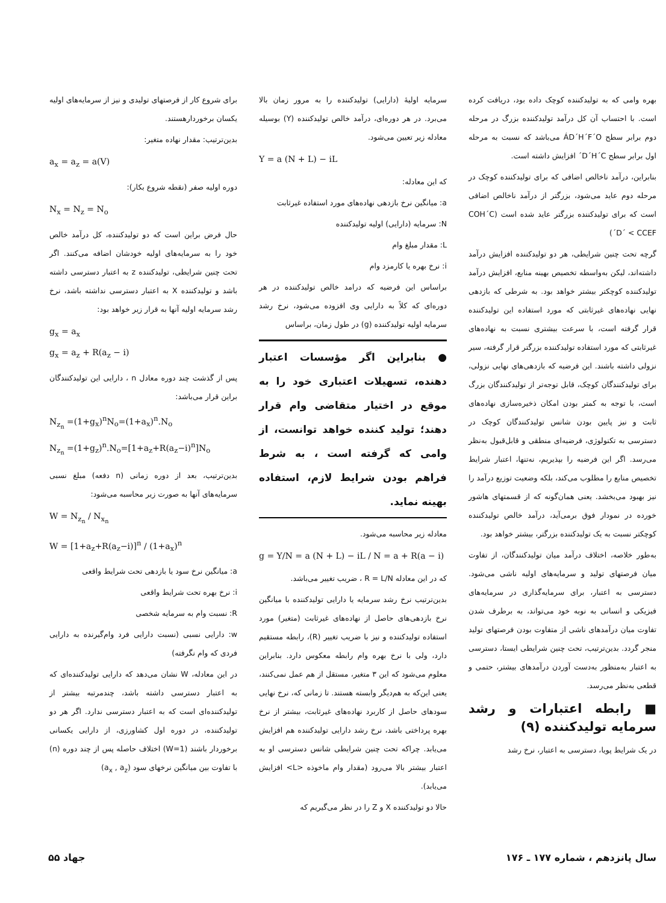بهره وامی که به تولیدکننده کوچک داده بود، دریافت کرده است. با احتساب آن کل درآمد تولیدکننده بزرگ در مرحله دوم برابر سطح ÁD´H´F´O می‌باشد که نسبت به مرحله اول برابر سطح D´H´C´ افزایش داشته است.
بنابراین، درآمد ناخالص اضافی که برای تولیدکننده کوچک در مرحله دوم عاید می‌شود، بزرگتر از درآمد ناخالص اضافی است که برای تولیدکننده بزرگتر عاید شده است (COH´C´D´ < CCEF)
گرچه تحت چنین شرایطی، هر دو تولیدکننده افزایش درآمد داشته‌اند، لیکن به‌واسطه تخصیص بهینه منابع، افزایش درآمد تولیدکننده کوچکتر بیشتر خواهد بود. به شرطی که بازدهی نهایی نهاده‌های غیرثابتی که مورد استفاده این تولیدکننده قرار گرفته است، با سرعت بیشتری نسبت به نهاده‌های غیرثابتی که مورد استفاده تولیدکننده بزرگتر قرار گرفته، سیر نزولی داشته باشند. این فرضیه که بازدهی‌های نهایی نزولی، برای تولیدکنندگان کوچک، قابل توجه‌تر از تولیدکنندگان بزرگ است، با توجه به کمتر بودن امکان ذخیره‌سازی نهاده‌های ثابت و نیز پایین بودن شانس تولیدکنندگان کوچک در دسترسی به تکنولوژی، فرضیه‌ای منطقی و قابل‌قبول به‌نظر می‌رسد. اگر این فرضیه را بپذیریم، نه‌تنها، اعتبار شرایط تخصیص منابع را مطلوب می‌کند، بلکه وضعیت توزیع درآمد را نیز بهبود می‌بخشد. یعنی همان‌گونه که از قسمتهای هاشور خورده در نمودار فوق برمی‌آید، درآمد خالص تولیدکننده کوچکتر نسبت به یک تولیدکننده بزرگتر، بیشتر خواهد بود.
به‌طور خلاصه، اختلاف درآمد میان تولیدکنندگان، از تفاوت میان فرصتهای تولید و سرمایه‌های اولیه ناشی می‌شود. دسترسی به اعتبار، برای سرمایه‌گذاری در سرمایه‌های فیزیکی و انسانی به نوبه خود می‌تواند، به برطرف شدن تفاوت میان درآمدهای ناشی از متفاوت بودن فرصتهای تولید منجر گردد. بدین‌ترتیب، تحت چنین شرایطی ایستا، دسترسی به اعتبار به‌منظور به‌دست آوردن درآمدهای بیشتر، حتمی و قطعی به‌نظر می‌رسد.
■ رابطه اعتبارات و رشد سرمایه تولیدکننده (۹)
در یک شرایط پویا، دسترسی به اعتبار، نرخ رشد
سرمایه اولیهٔ (دارایی) تولیدکننده را به مرور زمان بالا می‌برد. در هر دوره‌ای، درآمد خالص تولیدکننده (Y) بوسیله معادله زیر تعیین می‌شود.
Y = a (N + L) − iL
که این معادله:
a: میانگین نرخ بازدهی نهاده‌های مورد استفاده غیرثابت
N: سرمایه (دارایی) اولیه تولیدکننده
L: مقدار مبلغ وام
i: نرخ بهره یا کارمزد وام
براساس این فرضیه که درامد خالص تولیدکننده در هر دوره‌ای که کلاً به دارایی وی افزوده می‌شود، نرخ رشد سرمایه اولیه تولیدکننده (g) در طول زمان، براساس
● بنابراین اگر مؤسسات اعتبار دهنده، تسهیلات اعتباری خود را به موقع در اختیار متقاضی وام قرار دهند؛ تولید کننده خواهد توانست، از وامی که گرفته است ، به شرط فراهم بودن شرایط لازم، استفاده بهینه نماید.
معادله زیر محاسبه می‌شود.
g = Y/N = a (N + L) − iL / N = a + R(a − i)
که در این معادله R = L/N ، ضریب تغییر می‌باشد.
بدین‌ترتیب نرخ رشد سرمایه یا دارایی تولیدکننده با میانگین نرخ بازدهی‌های حاصل از نهاده‌های غیرثابت (متغیر) مورد استفاده تولیدکننده و نیز با ضریب تغییر (R)، رابطه مستقیم دارد، ولی با نرخ بهره وام رابطه معکوس دارد. بنابراین معلوم می‌شود که این ۳ متغیر، مستقل از هم عمل نمی‌کنند، یعنی این‌که به هم‌دیگر وابسته هستند. تا زمانی که، نرخ نهایی سودهای حاصل از کاربرد نهاده‌های غیرثابت، بیشتر از نرخ بهره پرداختی باشد، نرخ رشد دارایی تولیدکننده هم افزایش می‌یابد. چراکه تحت چنین شرایطی شانس دسترسی او به اعتبار بیشتر بالا می‌رود (مقدار وام ماخوذه <L> افزایش می‌یابد).
حالا دو تولیدکننده X و Z را در نظر می‌گیریم که
برای شروع کار از فرصتهای تولیدی و نیز از سرمایه‌های اولیه یکسان برخوردارهستند.
بدین‌ترتیب: مقدار نهاده متغیر:
a<sub>x</sub> = a<sub>z</sub> = a(V)
دوره اولیه صفر (نقطه شروع بکار):
N<sub>x</sub> = N<sub>z</sub> = N<sub>o</sub>
حال فرض براین است که دو تولیدکننده، کل درآمد خالص خود را به سرمایه‌های اولیه خودشان اضافه می‌کنند. اگر تحت چنین شرایطی، تولیدکننده z به اعتبار دسترسی داشته باشد و تولیدکننده X به اعتبار دسترسی نداشته باشد، نرخ رشد سرمایه اولیه آنها به قرار زیر خواهد بود:
g<sub>x</sub> = a<sub>x</sub>
g<sub>x</sub> = a<sub>z</sub> + R(a<sub>z</sub> − i)
پس از گذشت چند دوره معادل n ، دارایی این تولیدکنندگان براین قرار می‌باشد:
N<sub>z<sub>n</sub></sub> =(1+g<sub>x</sub>)<sup>n</sup>N<sub>o</sub>=(1+a<sub>x</sub>)<sup>n</sup>.N<sub>o</sub>
N<sub>z<sub>n</sub></sub> =(1+g<sub>z</sub>)<sup>n</sup>.N<sub>o</sub>=[1+a<sub>z</sub>+R(a<sub>z</sub>−i)<sup>n</sup>]N<sub>o</sub>
بدین‌ترتیب، بعد از دوره زمانی (n دفعه) مبلغ نسبی سرمایه‌های آنها به صورت زیر محاسبه می‌شود:
W = N<sub>z<sub>n</sub></sub> / N<sub>x<sub>n</sub></sub>
W = [1+a<sub>z</sub>+R(a<sub>z</sub>−i)]<sup>n</sup> / (1+a<sub>x</sub>)<sup>n</sup>
a: میانگین نرخ سود یا بازدهی تحت شرایط واقعی
i: نرخ بهره تحت شرایط واقعی
R: نسبت وام به سرمایه شخصی
w: دارایی نسبی (نسبت دارایی فرد وام‌گیرنده به دارایی فردی که وام نگرفته)
در این معادله، W نشان می‌دهد که دارایی تولیدکننده‌ای که به اعتبار دسترسی داشته باشد، چندمرتبه بیشتر از تولیدکننده‌ای است که به اعتبار دسترسی ندارد. اگر هر دو تولیدکننده، در دوره اول کشاورزی، از دارایی یکسانی برخوردار باشند (W=1) اختلاف حاصله پس از چند دوره (n) با تفاوت بین میانگین نرخهای سود (a<sub>x</sub> , a<sub>z</sub>)
سال پانزدهم ، شماره ۱۷۷ ـ ۱۷۶ جهاد ۵۵